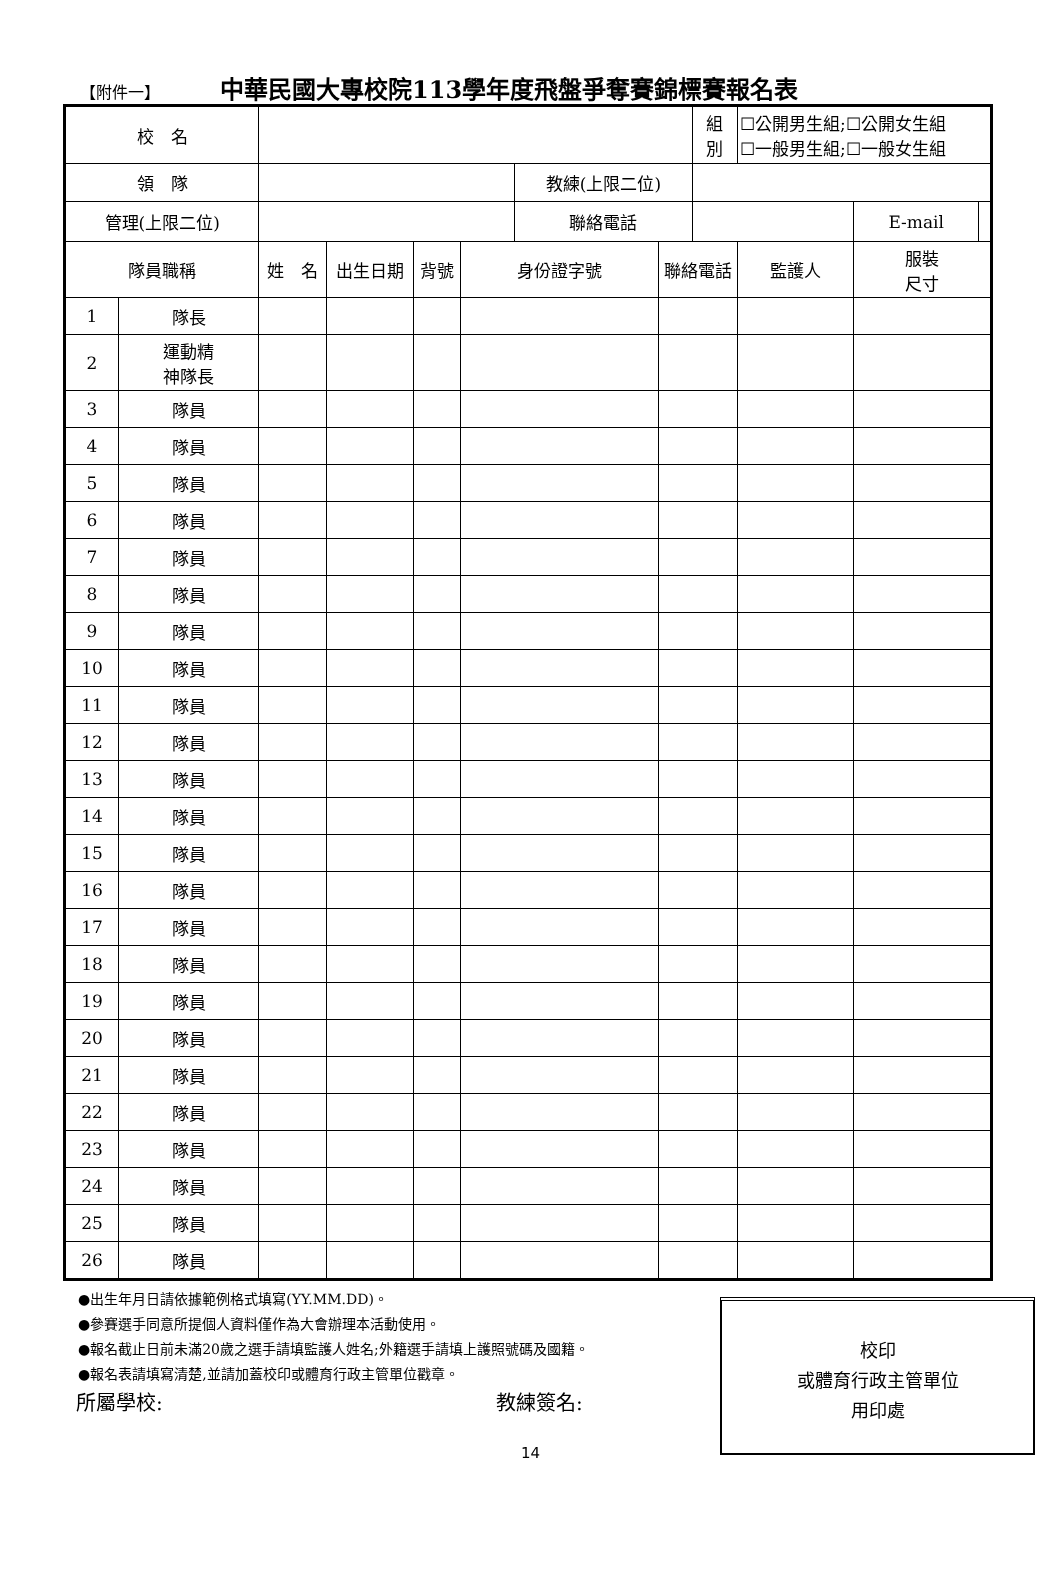【附件一】 中華民國大專校院113學年度飛盤爭奪賽錦標賽報名表
| 校 名 | | | | | | | | 組 別 | ☐公開男生組;☐公開女生組 ☐一般男生組;☐一般女生組 | | |
| 領 隊 | | | | | | 教練(上限二位) | | | | | |
| 管理(上限二位) | | | | | | 聯絡電話 | | | | E-mail | |
| 隊員職稱 | | 姓 名 | 出生日期 | 背號 | 身份證字號 | | 聯絡電話 | | 監護人 | 服裝 尺寸 | |
| 1 | 隊長 | | | | | | | | | | |
| 2 | 運動精 神隊長 | | | | | | | | | | |
| 3 | 隊員 | | | | | | | | | | |
| 4 | 隊員 | | | | | | | | | | |
| 5 | 隊員 | | | | | | | | | | |
| 6 | 隊員 | | | | | | | | | | |
| 7 | 隊員 | | | | | | | | | | |
| 8 | 隊員 | | | | | | | | | | |
| 9 | 隊員 | | | | | | | | | | |
| 10 | 隊員 | | | | | | | | | | |
| 11 | 隊員 | | | | | | | | | | |
| 12 | 隊員 | | | | | | | | | | |
| 13 | 隊員 | | | | | | | | | | |
| 14 | 隊員 | | | | | | | | | | |
| 15 | 隊員 | | | | | | | | | | |
| 16 | 隊員 | | | | | | | | | | |
| 17 | 隊員 | | | | | | | | | | |
| 18 | 隊員 | | | | | | | | | | |
| 19 | 隊員 | | | | | | | | | | |
| 20 | 隊員 | | | | | | | | | | |
| 21 | 隊員 | | | | | | | | | | |
| 22 | 隊員 | | | | | | | | | | |
| 23 | 隊員 | | | | | | | | | | |
| 24 | 隊員 | | | | | | | | | | |
| 25 | 隊員 | | | | | | | | | | |
| 26 | 隊員 | | | | | | | | | | |
●出生年月日請依據範例格式填寫(YY.MM.DD)。
●參賽選手同意所提個人資料僅作為大會辦理本活動使用。
●報名截止日前未滿20歲之選手請填監護人姓名;外籍選手請填上護照號碼及國籍。
●報名表請填寫清楚,並請加蓋校印或體育行政主管單位戳章。
所屬學校: 教練簽名:
校印
或體育行政主管單位
用印處
14